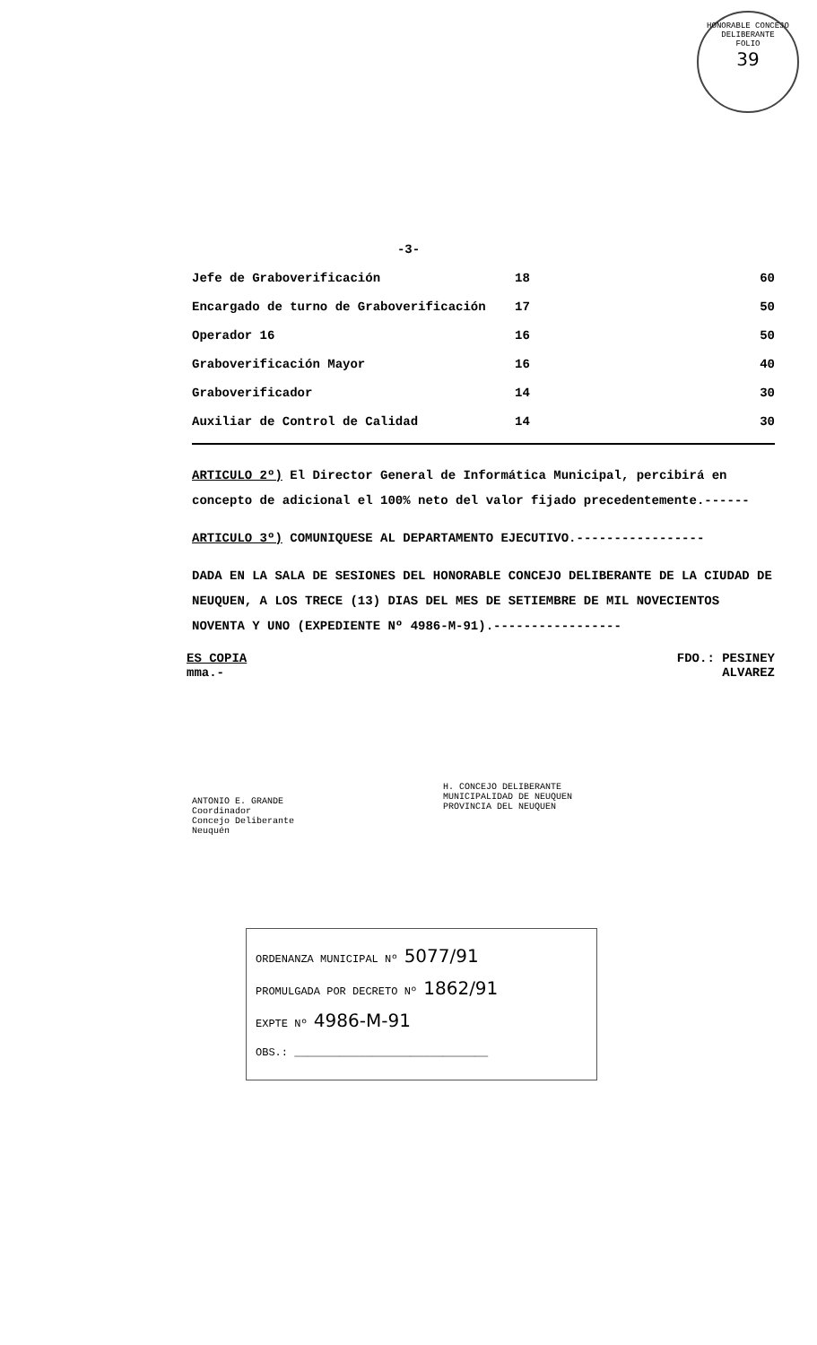HONORABLE CONCEJO DELIBERANTE
FOLIO
39
-3-
| Jefe de Graboverificación | 18 | 60 |
| Encargado de turno de Graboverificación | 17 | 50 |
| Operador 16 | 16 | 50 |
| Graboverificación Mayor | 16 | 40 |
| Graboverificador | 14 | 30 |
| Auxiliar de Control de Calidad | 14 | 30 |
ARTICULO 2º) El Director General de Informática Municipal, percibirá en concepto de adicional el 100% neto del valor fijado precedentemente.------
ARTICULO 3º) COMUNIQUESE AL DEPARTAMENTO EJECUTIVO.-----------------
DADA EN LA SALA DE SESIONES DEL HONORABLE CONCEJO DELIBERANTE DE LA CIUDAD DE NEUQUEN, A LOS TRECE (13) DIAS DEL MES DE SETIEMBRE DE MIL NOVECIENTOS NOVENTA Y UNO (EXPEDIENTE Nº 4986-M-91).-----------------
ES COPIA
mma.-
FDO.: PESINEY
ALVAREZ
ANTONIO E. GRANDE
Coordinador
Concejo Deliberante
Neuquén
H. CONCEJO DELIBERANTE
MUNICIPALIDAD DE NEUQUEN
PROVINCIA DEL NEUQUEN
ORDENANZA MUNICIPAL Nº 5077/91
PROMULGADA POR DECRETO Nº 1862/91
EXPTE Nº 4986-M-91
OBS.: ______________________________